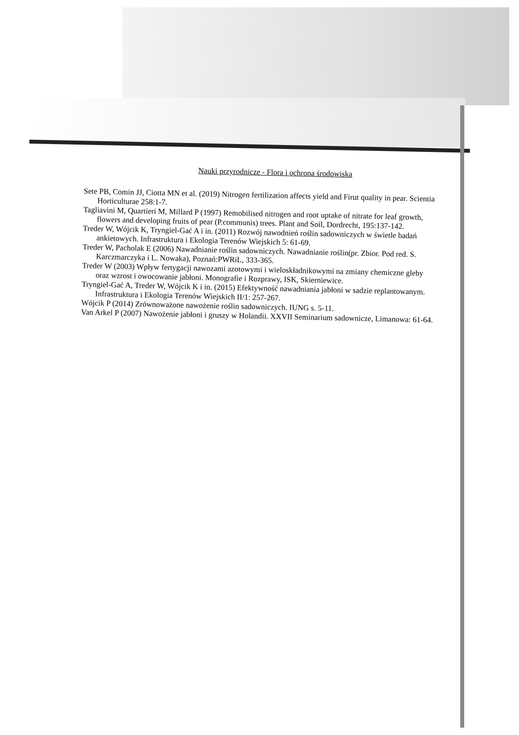Nauki przyrodnicze - Flora i ochrona środowiska
Sete PB, Comin JJ, Ciotta MN et al. (2019) Nitrogen fertilization affects yield and Firut quality in pear. Scientia Horticulturae 258:1-7.
Tagliavini M, Quartieri M, Millard P (1997) Remobilised nitrogen and root uptake of nitrate for leaf growth, flowers and developing fruits of pear (P.communis) trees. Plant and Soil, Dordrecht, 195:137-142.
Treder W, Wójcik K, Tryngiel-Gać A i in. (2011) Rozwój nawodnień roślin sadowniczych w świetle badań ankietowych. Infrastruktura i Ekologia Terenów Wiejskich 5: 61-69.
Treder W, Pacholak E (2006) Nawadnianie roślin sadowniczych. Nawadnianie roślin(pr. Zbior. Pod red. S. Karczmarczyka i L. Nowaka), Poznań:PWRiL, 333-365.
Treder W (2003) Wpływ fertygacji nawozami azotowymi i wieloskładnikowymi na zmiany chemiczne gleby oraz wzrost i owocowanie jabłoni. Monografie i Rozprawy, ISK, Skierniewice.
Tryngiel-Gać A, Treder W, Wójcik K i in. (2015) Efektywność nawadniania jabłoni w sadzie replantowanym. Infrastruktura i Ekologia Terenów Wiejskich II/1: 257-267.
Wójcik P (2014) Zrównoważone nawożenie roślin sadowniczych. IUNG s. 5-11.
Van Arkel P (2007) Nawożenie jabłoni i gruszy w Holandii. XXVII Seminarium sadownicze, Limanowa: 61-64.